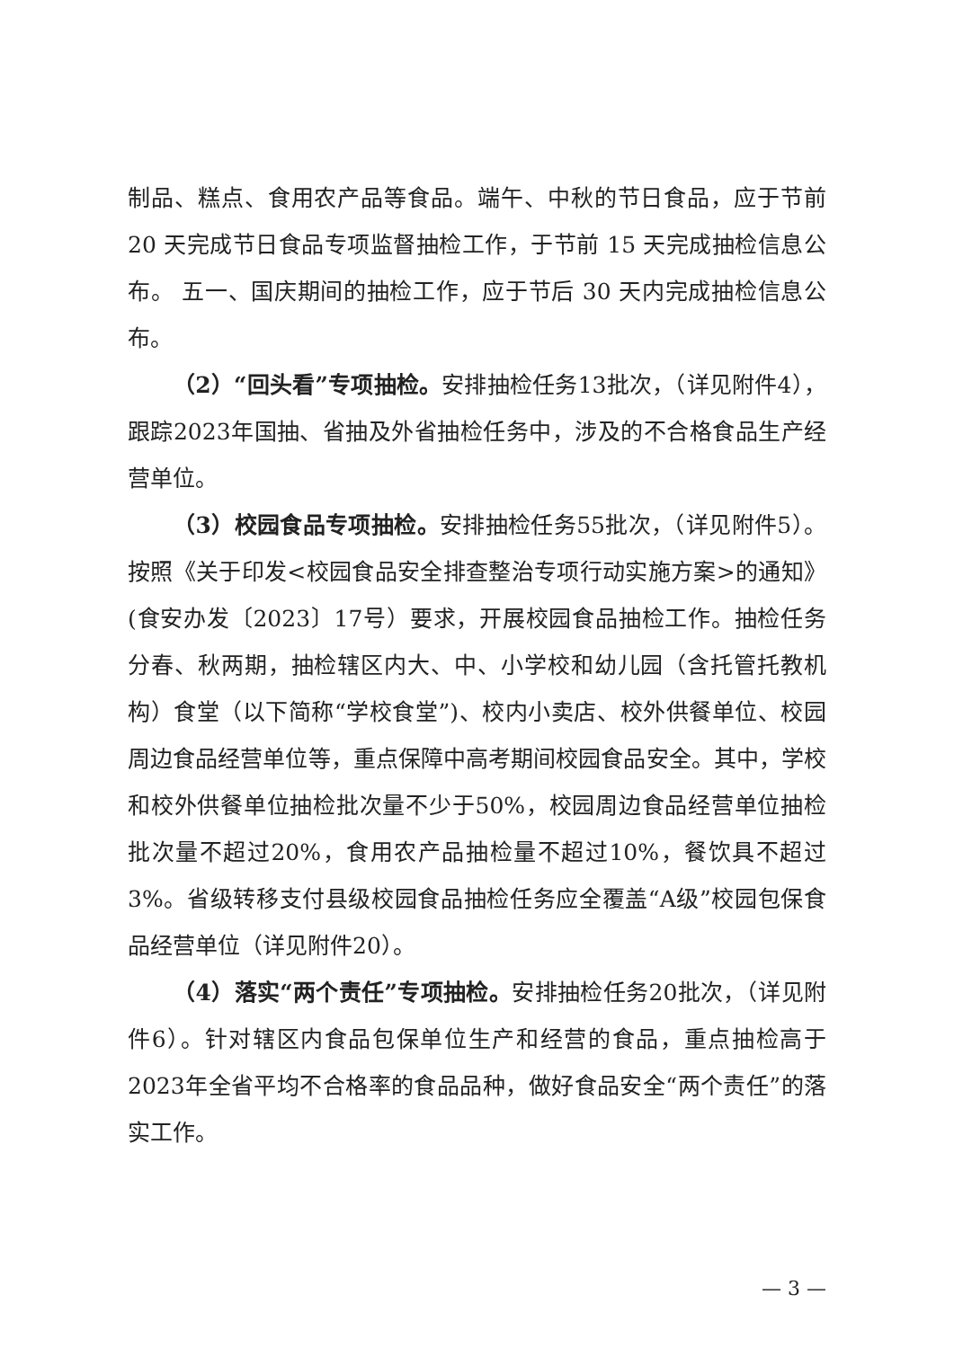制品、糕点、食用农产品等食品。端午、中秋的节日食品，应于节前 20 天完成节日食品专项监督抽检工作，于节前 15 天完成抽检信息公布。 五一、国庆期间的抽检工作，应于节后 30 天内完成抽检信息公布。
（2）“回头看”专项抽检。安排抽检任务13批次，（详见附件4），跟踪2023年国抽、省抽及外省抽检任务中，涉及的不合格食品生产经营单位。
（3）校园食品专项抽检。安排抽检任务55批次，（详见附件5）。按照《关于印发<校园食品安全排查整治专项行动实施方案>的通知》(食安办发〔2023〕17号）要求，开展校园食品抽检工作。抽检任务分春、秋两期，抽检辖区内大、中、小学校和幼儿园（含托管托教机构）食堂（以下简称“学校食堂”)、校内小卖店、校外供餐单位、校园周边食品经营单位等，重点保障中高考期间校园食品安全。其中，学校和校外供餐单位抽检批次量不少于50%，校园周边食品经营单位抽检批次量不超过20%，食用农产品抽检量不超过10%，餐饮具不超过3%。省级转移支付县级校园食品抽检任务应全覆盖“A级”校园包保食品经营单位（详见附件20）。
（4）落实“两个责任”专项抽检。安排抽检任务20批次，（详见附件6）。针对辖区内食品包保单位生产和经营的食品，重点抽检高于2023年全省平均不合格率的食品品种，做好食品安全“两个责任”的落实工作。
— 3 —